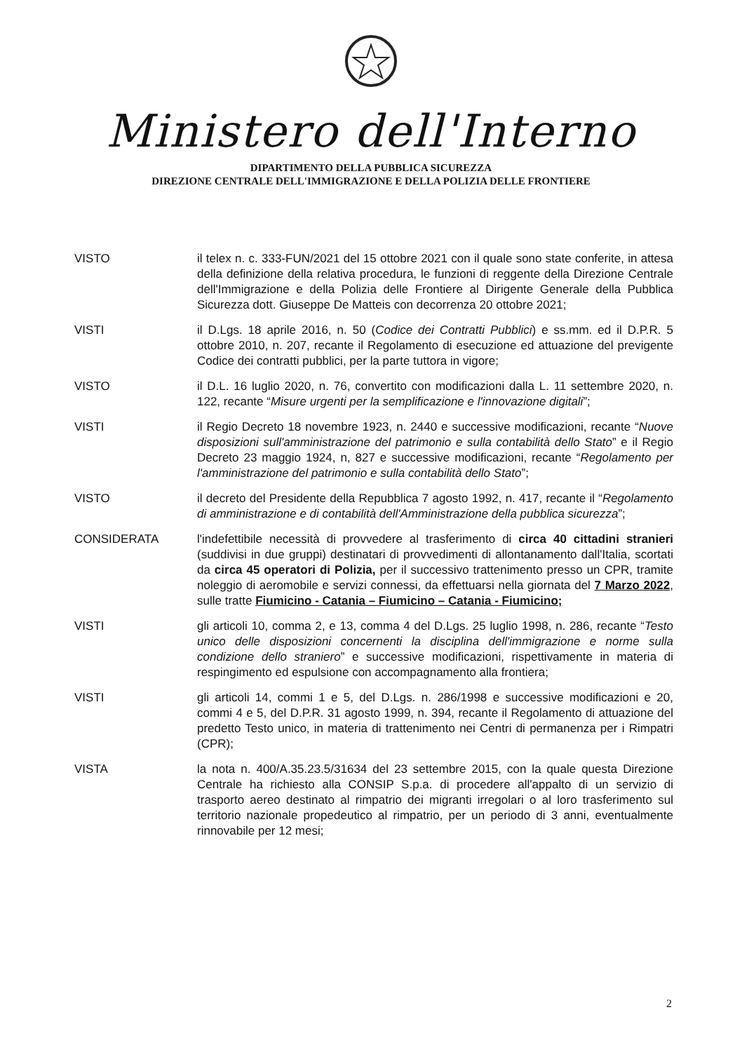Ministero dell'Interno
DIPARTIMENTO DELLA PUBBLICA SICUREZZA
DIREZIONE CENTRALE DELL'IMMIGRAZIONE E DELLA POLIZIA DELLE FRONTIERE
VISTO il telex n. c. 333-FUN/2021 del 15 ottobre 2021 con il quale sono state conferite, in attesa della definizione della relativa procedura, le funzioni di reggente della Direzione Centrale dell'Immigrazione e della Polizia delle Frontiere al Dirigente Generale della Pubblica Sicurezza dott. Giuseppe De Matteis con decorrenza 20 ottobre 2021;
VISTI il D.Lgs. 18 aprile 2016, n. 50 (Codice dei Contratti Pubblici) e ss.mm. ed il D.P.R. 5 ottobre 2010, n. 207, recante il Regolamento di esecuzione ed attuazione del previgente Codice dei contratti pubblici, per la parte tuttora in vigore;
VISTO il D.L. 16 luglio 2020, n. 76, convertito con modificazioni dalla L. 11 settembre 2020, n. 122, recante “Misure urgenti per la semplificazione e l'innovazione digitali”;
VISTI il Regio Decreto 18 novembre 1923, n. 2440 e successive modificazioni, recante “Nuove disposizioni sull'amministrazione del patrimonio e sulla contabilità dello Stato” e il Regio Decreto 23 maggio 1924, n, 827 e successive modificazioni, recante “Regolamento per l'amministrazione del patrimonio e sulla contabilità dello Stato”;
VISTO il decreto del Presidente della Repubblica 7 agosto 1992, n. 417, recante il “Regolamento di amministrazione e di contabilità dell'Amministrazione della pubblica sicurezza”;
CONSIDERATA l'indefettibile necessità di provvedere al trasferimento di circa 40 cittadini stranieri (suddivisi in due gruppi) destinatari di provvedimenti di allontanamento dall'Italia, scortati da circa 45 operatori di Polizia, per il successivo trattenimento presso un CPR, tramite noleggio di aeromobile e servizi connessi, da effettuarsi nella giornata del 7 Marzo 2022, sulle tratte Fiumicino - Catania – Fiumicino – Catania - Fiumicino;
VISTI gli articoli 10, comma 2, e 13, comma 4 del D.Lgs. 25 luglio 1998, n. 286, recante “Testo unico delle disposizioni concernenti la disciplina dell'immigrazione e norme sulla condizione dello straniero” e successive modificazioni, rispettivamente in materia di respingimento ed espulsione con accompagnamento alla frontiera;
VISTI gli articoli 14, commi 1 e 5, del D.Lgs. n. 286/1998 e successive modificazioni e 20, commi 4 e 5, del D.P.R. 31 agosto 1999, n. 394, recante il Regolamento di attuazione del predetto Testo unico, in materia di trattenimento nei Centri di permanenza per i Rimpatri (CPR);
VISTA la nota n. 400/A.35.23.5/31634 del 23 settembre 2015, con la quale questa Direzione Centrale ha richiesto alla CONSIP S.p.a. di procedere all'appalto di un servizio di trasporto aereo destinato al rimpatrio dei migranti irregolari o al loro trasferimento sul territorio nazionale propedeutico al rimpatrio, per un periodo di 3 anni, eventualmente rinnovabile per 12 mesi;
2